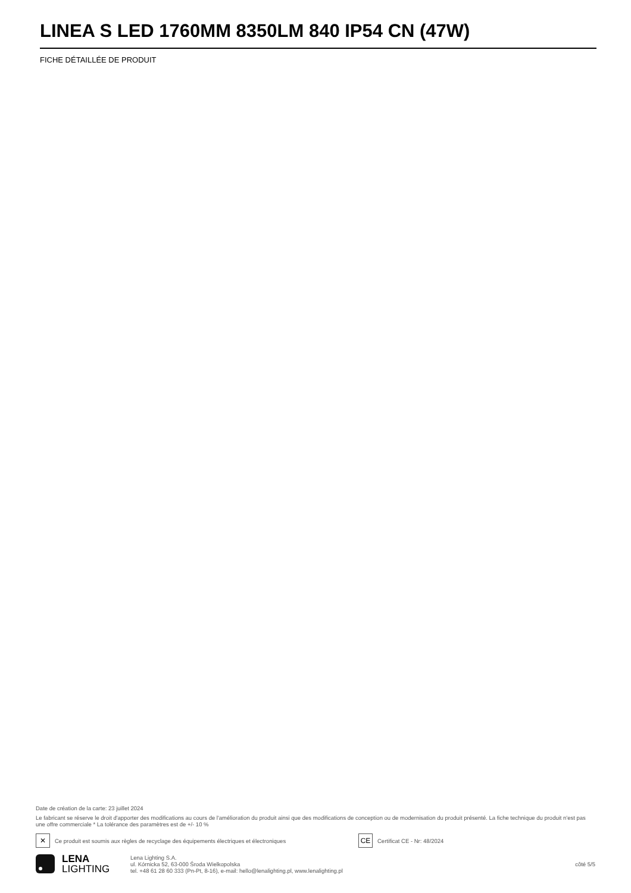LINEA S LED 1760MM 8350LM 840 IP54 CN (47W)
FICHE DÉTAILLÉE DE PRODUIT
Date de création de la carte: 23 juillet 2024
Le fabricant se réserve le droit d'apporter des modifications au cours de l'amélioration du produit ainsi que des modifications de conception ou de modernisation du produit présenté. La fiche technique du produit n'est pas une offre commerciale * La tolérance des paramètres est de +/- 10 %
✕
Ce produit est soumis aux règles de recyclage des équipements électriques et électroniques
CE
Certificat CE - Nr: 48/2024
LENA
LIGHTING
Lena Lighting S.A.
ul. Kórnicka 52, 63-000 Środa Wielkopolska
tel. +48 61 28 60 333 (Pn-Pt, 8-16), e-mail: hello@lenalighting.pl, www.lenalighting.pl
côté 5/5